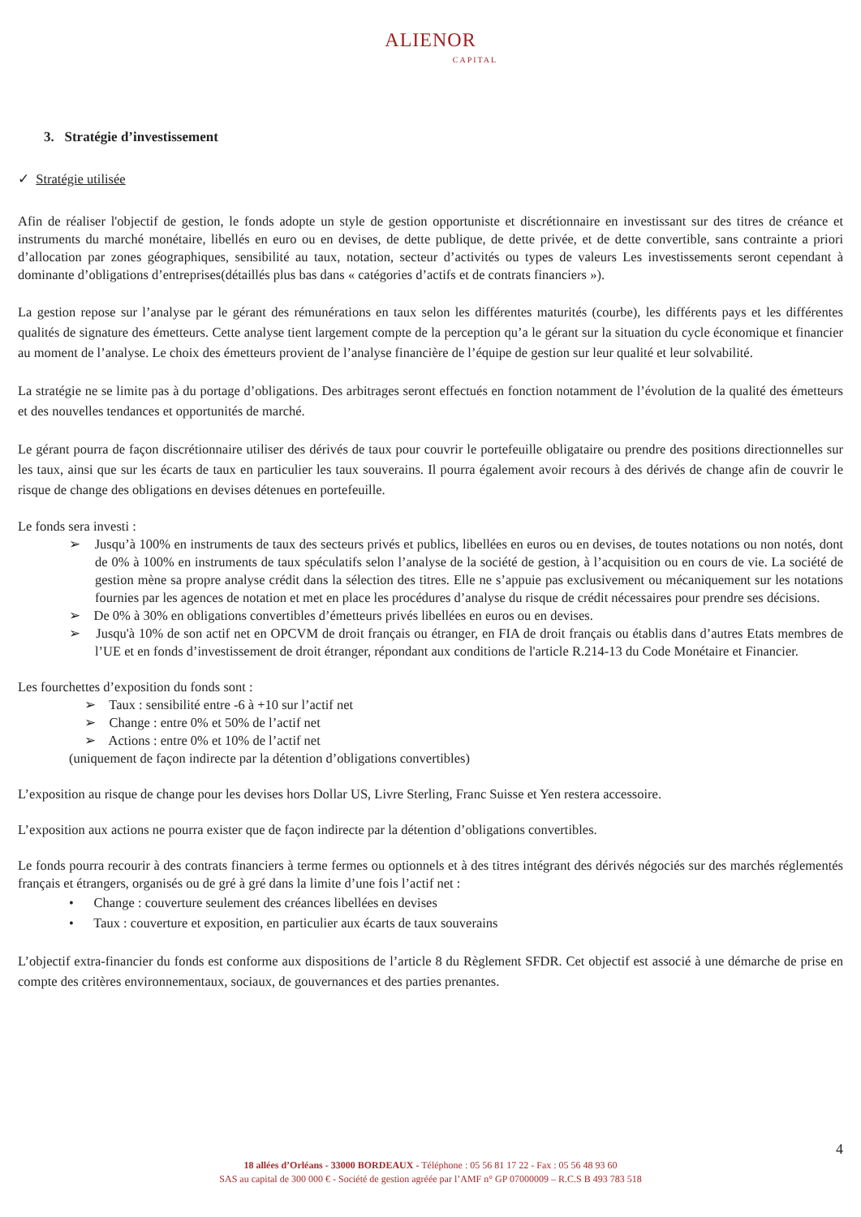ALIENOR
CAPITAL
3. Stratégie d’investissement
✓ Stratégie utilisée
Afin de réaliser l'objectif de gestion, le fonds adopte un style de gestion opportuniste et discrétionnaire en investissant sur des titres de créance et instruments du marché monétaire, libellés en euro ou en devises, de dette publique, de dette privée, et de dette convertible, sans contrainte a priori d’allocation par zones géographiques, sensibilité au taux, notation, secteur d’activités ou types de valeurs Les investissements seront cependant à dominante d’obligations d’entreprises(détaillés plus bas dans « catégories d’actifs et de contrats financiers »).
La gestion repose sur l’analyse par le gérant des rémunérations en taux selon les différentes maturités (courbe), les différents pays et les différentes qualités de signature des émetteurs. Cette analyse tient largement compte de la perception qu’a le gérant sur la situation du cycle économique et financier au moment de l’analyse. Le choix des émetteurs provient de l’analyse financière de l’équipe de gestion sur leur qualité et leur solvabilité.
La stratégie ne se limite pas à du portage d’obligations. Des arbitrages seront effectués en fonction notamment de l’évolution de la qualité des émetteurs et des nouvelles tendances et opportunités de marché.
Le gérant pourra de façon discrétionnaire utiliser des dérivés de taux pour couvrir le portefeuille obligataire ou prendre des positions directionnelles sur les taux, ainsi que sur les écarts de taux en particulier les taux souverains. Il pourra également avoir recours à des dérivés de change afin de couvrir le risque de change des obligations en devises détenues en portefeuille.
Le fonds sera investi :
➢ Jusqu’à 100% en instruments de taux des secteurs privés et publics, libellées en euros ou en devises, de toutes notations ou non notés, dont de 0% à 100% en instruments de taux spéculatifs selon l’analyse de la société de gestion, à l’acquisition ou en cours de vie. La société de gestion mène sa propre analyse crédit dans la sélection des titres. Elle ne s’appuie pas exclusivement ou mécaniquement sur les notations fournies par les agences de notation et met en place les procédures d’analyse du risque de crédit nécessaires pour prendre ses décisions.
➢ De 0% à 30% en obligations convertibles d’émetteurs privés libellées en euros ou en devises.
➢ Jusqu'à 10% de son actif net en OPCVM de droit français ou étranger, en FIA de droit français ou établis dans d’autres Etats membres de l’UE et en fonds d’investissement de droit étranger, répondant aux conditions de l'article R.214-13 du Code Monétaire et Financier.
Les fourchettes d’exposition du fonds sont :
➢ Taux : sensibilité entre -6 à +10 sur l’actif net
➢ Change : entre 0% et 50% de l’actif net
➢ Actions : entre 0% et 10% de l’actif net
(uniquement de façon indirecte par la détention d’obligations convertibles)
L’exposition au risque de change pour les devises hors Dollar US, Livre Sterling, Franc Suisse et Yen restera accessoire.
L’exposition aux actions ne pourra exister que de façon indirecte par la détention d’obligations convertibles.
Le fonds pourra recourir à des contrats financiers à terme fermes ou optionnels et à des titres intégrant des dérivés négociés sur des marchés réglementés français et étrangers, organisés ou de gré à gré dans la limite d’une fois l’actif net :
• Change : couverture seulement des créances libellées en devises
• Taux : couverture et exposition, en particulier aux écarts de taux souverains
L’objectif extra-financier du fonds est conforme aux dispositions de l’article 8 du Règlement SFDR. Cet objectif est associé à une démarche de prise en compte des critères environnementaux, sociaux, de gouvernances et des parties prenantes.
4
18 allées d’Orléans - 33000 BORDEAUX - Téléphone : 05 56 81 17 22 - Fax : 05 56 48 93 60
SAS au capital de 300 000 € - Société de gestion agréée par l’AMF n° GP 07000009 – R.C.S B 493 783 518